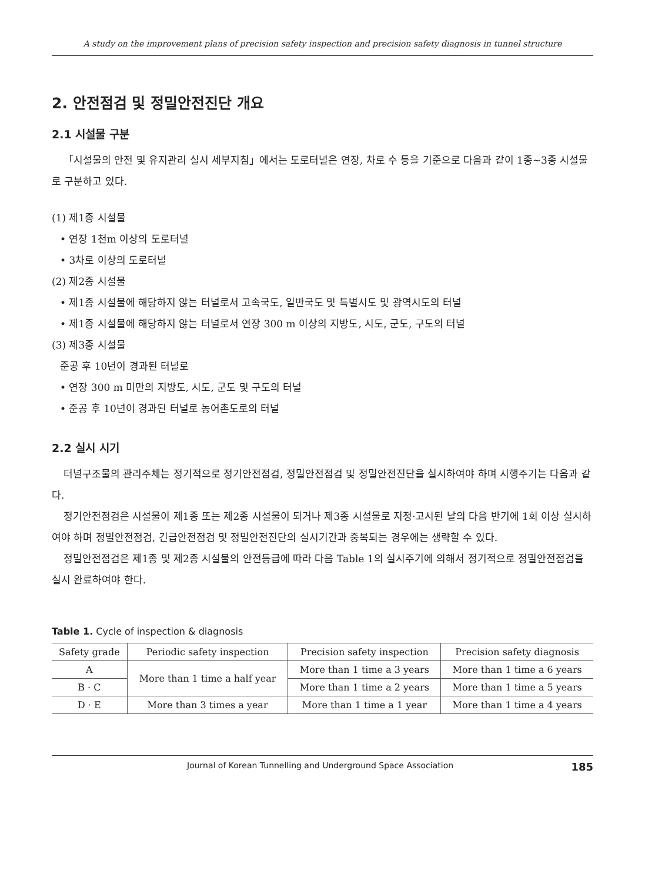A study on the improvement plans of precision safety inspection and precision safety diagnosis in tunnel structure
2. 안전점검 및 정밀안전진단 개요
2.1 시설물 구분
「시설물의 안전 및 유지관리 실시 세부지침」에서는 도로터널은 연장, 차로 수 등을 기준으로 다음과 같이 1종~3종 시설물로 구분하고 있다.
(1) 제1종 시설물
• 연장 1천m 이상의 도로터널
• 3차로 이상의 도로터널
(2) 제2종 시설물
• 제1종 시설물에 해당하지 않는 터널로서 고속국도, 일반국도 및 특별시도 및 광역시도의 터널
• 제1종 시설물에 해당하지 않는 터널로서 연장 300 m 이상의 지방도, 시도, 군도, 구도의 터널
(3) 제3종 시설물
준공 후 10년이 경과된 터널로
• 연장 300 m 미만의 지방도, 시도, 군도 및 구도의 터널
• 준공 후 10년이 경과된 터널로 농어촌도로의 터널
2.2 실시 시기
터널구조물의 관리주체는 정기적으로 정기안전점검, 정밀안전점검 및 정밀안전진단을 실시하여야 하며 시행주기는 다음과 같다.
정기안전점검은 시설물이 제1종 또는 제2종 시설물이 되거나 제3종 시설물로 지정·고시된 날의 다음 반기에 1회 이상 실시하여야 하며 정밀안전점검, 긴급안전점검 및 정밀안전진단의 실시기간과 중복되는 경우에는 생략할 수 있다.
정밀안전점검은 제1종 및 제2종 시설물의 안전등급에 따라 다음 Table 1의 실시주기에 의해서 정기적으로 정밀안전점검을 실시 완료하여야 한다.
Table 1. Cycle of inspection & diagnosis
| Safety grade | Periodic safety inspection | Precision safety inspection | Precision safety diagnosis |
| --- | --- | --- | --- |
| A | More than 1 time a half year | More than 1 time a 3 years | More than 1 time a 6 years |
| B · C | | More than 1 time a 2 years | More than 1 time a 5 years |
| D · E | More than 3 times a year | More than 1 time a 1 year | More than 1 time a 4 years |
Journal of Korean Tunnelling and Underground Space Association 185